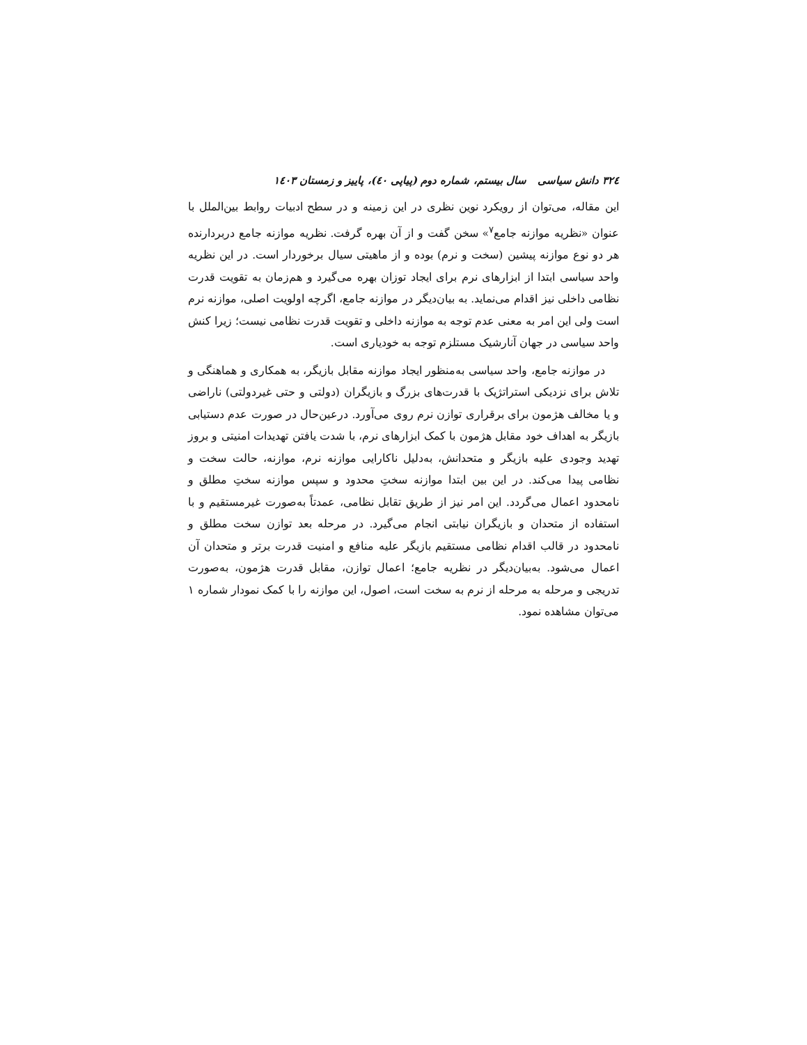۳۲٤ دانش سیاسی سال بیستم، شماره دوم (پیاپی ٤٠)، پاییز و زمستان ١٤٠٣
این مقاله، می‌توان از رویکرد نوین نظری در این زمینه و در سطح ادبیات روابط بین‌الملل با عنوان «نظریه موازنه جامع<sup>۷</sup>» سخن گفت و از آن بهره گرفت. نظریه موازنه جامع دربردارنده هر دو نوع موازنه پیشین (سخت و نرم) بوده و از ماهیتی سیال برخوردار است. در این نظریه واحد سیاسی ابتدا از ابزارهای نرم برای ایجاد توزان بهره می‌گیرد و هم‌زمان به تقویت قدرت نظامی داخلی نیز اقدام می‌نماید. به بیان‌دیگر در موازنه جامع، اگرچه اولویت اصلی، موازنه نرم است ولی این امر به معنی عدم توجه به موازنه داخلی و تقویت قدرت نظامی نیست؛ زیرا کنش واحد سیاسی در جهان آنارشیک مستلزم توجه به خودیاری است.
در موازنه جامع، واحد سیاسی به‌منظور ایجاد موازنه مقابل بازیگر، به همکاری و هماهنگی و تلاش برای نزدیکی استراتژیک با قدرت‌های بزرگ و بازیگران (دولتی و حتی غیردولتی) ناراضی و یا مخالف هژمون برای برقراری توازن نرم روی می‌آورد. درعین‌حال در صورت عدم دستیابی بازیگر به اهداف خود مقابل هژمون با کمک ابزارهای نرم، با شدت یافتن تهدیدات امنیتی و بروز تهدید وجودی علیه بازیگر و متحدانش، به‌دلیل ناکارایی موازنه نرم، موازنه، حالت سخت و نظامی پیدا می‌کند. در این بین ابتدا موازنه سختِ محدود و سپس موازنه سختِ مطلق و نامحدود اعمال می‌گردد. این امر نیز از طریق تقابل نظامی، عمدتاً به‌صورت غیرمستقیم و با استفاده از متحدان و بازیگران نیابتی انجام می‌گیرد. در مرحله بعد توازن سخت مطلق و نامحدود در قالب اقدام نظامی مستقیم بازیگر علیه منافع و امنیت قدرت برتر و متحدان آن اعمال می‌شود. به‌بیان‌دیگر در نظریه جامع؛ اعمال توازن، مقابل قدرت هژمون، به‌صورت تدریجی و مرحله به مرحله از نرم به سخت است، اصول، این موازنه را با کمک نمودار شماره ۱ می‌توان مشاهده نمود.